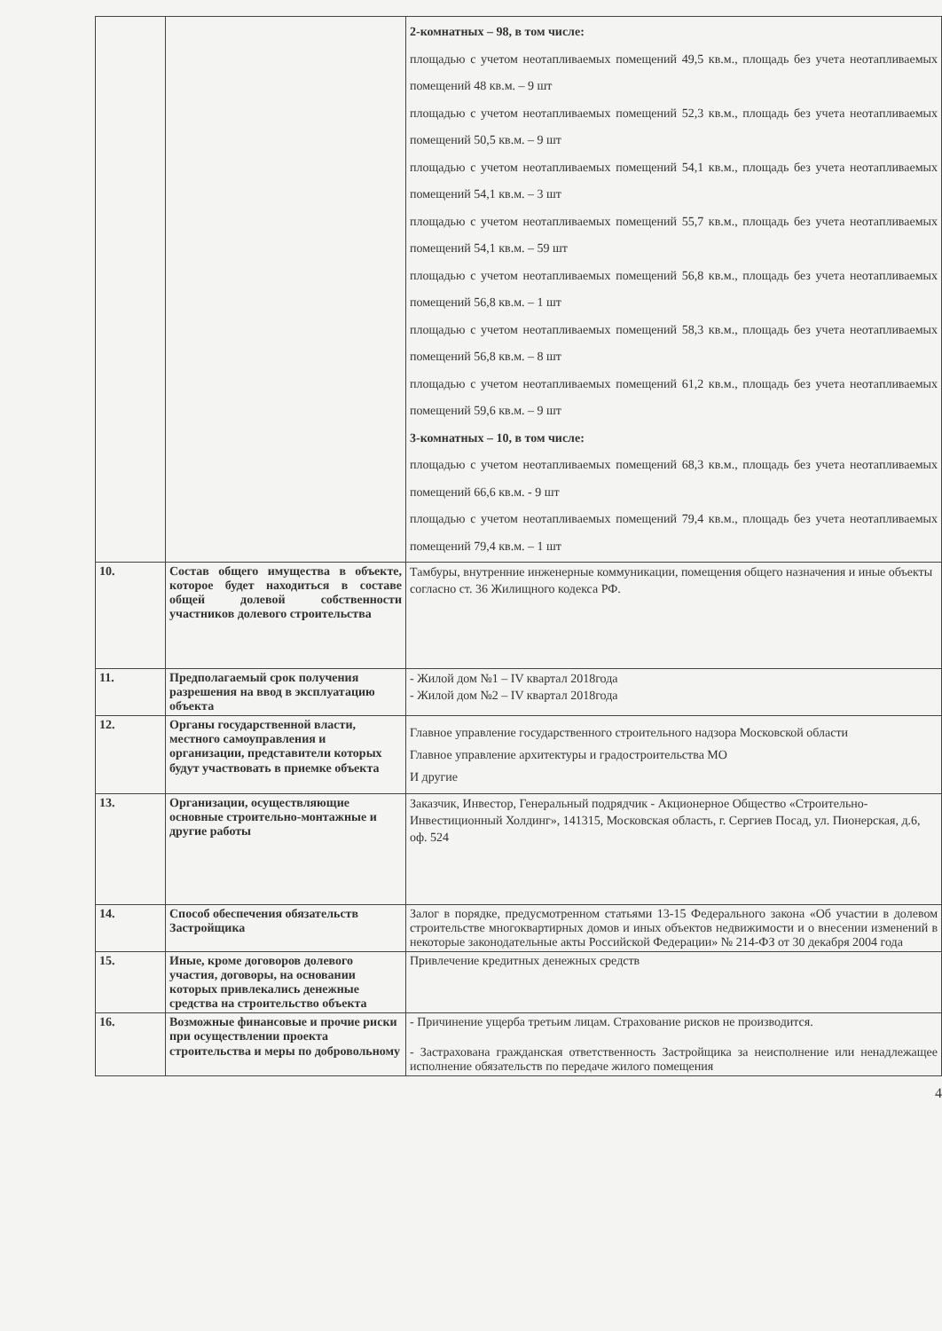| | | 2-комнатных – 98, в том числе: площадью с учетом неотапливаемых помещений 49,5 кв.м., площадь без учета неотапливаемых помещений 48 кв.м. – 9 шт площадью с учетом неотапливаемых помещений 52,3 кв.м., площадь без учета неотапливаемых помещений 50,5 кв.м. – 9 шт площадью с учетом неотапливаемых помещений 54,1 кв.м., площадь без учета неотапливаемых помещений 54,1 кв.м. – 3 шт площадью с учетом неотапливаемых помещений 55,7 кв.м., площадь без учета неотапливаемых помещений 54,1 кв.м. – 59 шт площадью с учетом неотапливаемых помещений 56,8 кв.м., площадь без учета неотапливаемых помещений 56,8 кв.м. – 1 шт площадью с учетом неотапливаемых помещений 58,3 кв.м., площадь без учета неотапливаемых помещений 56,8 кв.м. – 8 шт площадью с учетом неотапливаемых помещений 61,2 кв.м., площадь без учета неотапливаемых помещений 59,6 кв.м. – 9 шт 3-комнатных – 10, в том числе: площадью с учетом неотапливаемых помещений 68,3 кв.м., площадь без учета неотапливаемых помещений 66,6 кв.м. - 9 шт площадью с учетом неотапливаемых помещений 79,4 кв.м., площадь без учета неотапливаемых помещений 79,4 кв.м. – 1 шт |
| 10. | Состав общего имущества в объекте, которое будет находиться в составе общей долевой собственности участников долевого строительства | Тамбуры, внутренние инженерные коммуникации, помещения общего назначения и иные объекты согласно ст. 36 Жилищного кодекса РФ. |
| 11. | Предполагаемый срок получения разрешения на ввод в эксплуатацию объекта | - Жилой дом №1 – IV квартал 2018года - Жилой дом №2 – IV квартал 2018года |
| 12. | Органы государственной власти, местного самоуправления и организации, представители которых будут участвовать в приемке объекта | Главное управление государственного строительного надзора Московской области Главное управление архитектуры и градостроительства МО И другие |
| 13. | Организации, осуществляющие основные строительно-монтажные и другие работы | Заказчик, Инвестор, Генеральный подрядчик - Акционерное Общество «Строительно-Инвестиционный Холдинг», 141315, Московская область, г. Сергиев Посад, ул. Пионерская, д.6, оф. 524 |
| 14. | Способ обеспечения обязательств Застройщика | Залог в порядке, предусмотренном статьями 13-15 Федерального закона «Об участии в долевом строительстве многоквартирных домов и иных объектов недвижимости и о внесении изменений в некоторые законодательные акты Российской Федерации» № 214-ФЗ от 30 декабря 2004 года |
| 15. | Иные, кроме договоров долевого участия, договоры, на основании которых привлекались денежные средства на строительство объекта | Привлечение кредитных денежных средств |
| 16. | Возможные финансовые и прочие риски при осуществлении проекта строительства и меры по добровольному | - Причинение ущерба третьим лицам. Страхование рисков не производится. - Застрахована гражданская ответственность Застройщика за неисполнение или ненадлежащее исполнение обязательств по передаче жилого помещения |
4